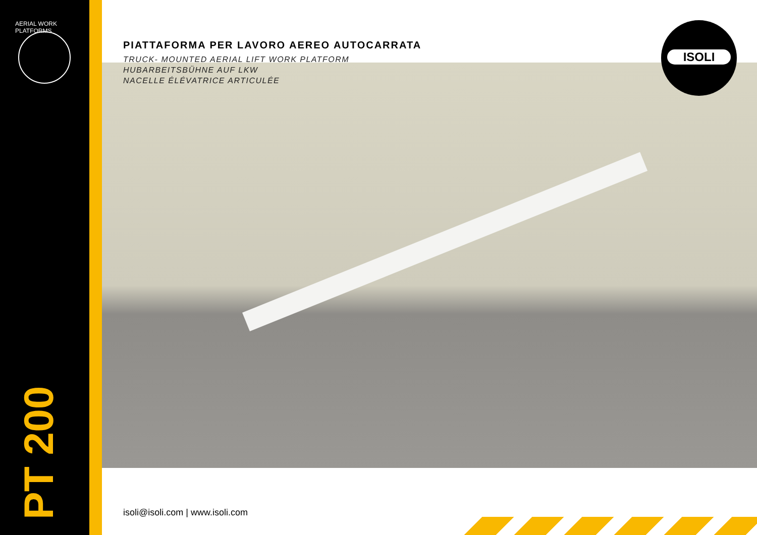AERIAL WORK PLATFORMS
PT 200
PIATTAFORMA PER LAVORO AEREO AUTOCARRATA
TRUCK- MOUNTED AERIAL LIFT WORK PLATFORM
HUBARBEITSBÜHNE AUF LKW
NACELLE ÉLÉVATRICE ARTICULÉE
ISOLI
isoli@isoli.com | www.isoli.com